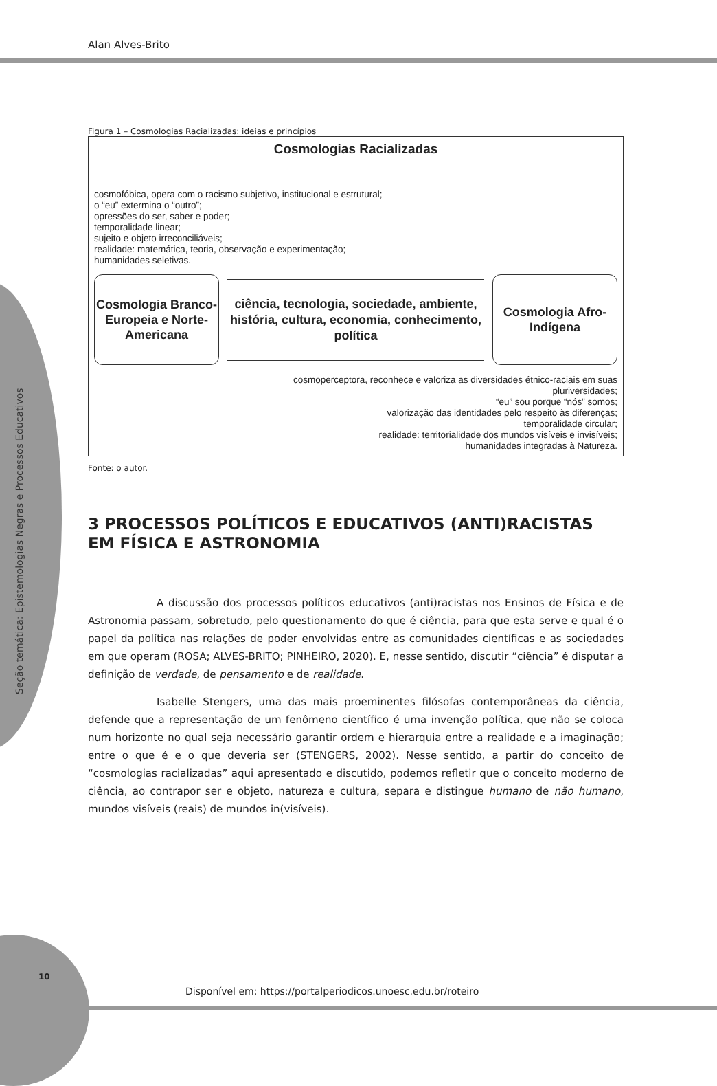Seção temática: Epistemologias Negras e Processos Educativos
Alan Alves-Brito
Figura 1 – Cosmologias Racializadas: ideias e princípios
Cosmologias Racializadas
cosmofóbica, opera com o racismo subjetivo, institucional e estrutural;
o “eu” extermina o “outro”;
opressões do ser, saber e poder;
temporalidade linear;
sujeito e objeto irreconciliáveis;
realidade: matemática, teoria, observação e experimentação;
humanidades seletivas.
Cosmologia Branco-Europeia e Norte-Americana
ciência, tecnologia, sociedade, ambiente, história, cultura, economia, conhecimento, política
Cosmologia Afro-Indígena
cosmoperceptora, reconhece e valoriza as diversidades étnico-raciais em suas
pluriversidades;
“eu” sou porque “nós” somos;
valorização das identidades pelo respeito às diferenças;
temporalidade circular;
realidade: territorialidade dos mundos visíveis e invisíveis;
humanidades integradas à Natureza.
Fonte: o autor.
3 PROCESSOS POLÍTICOS E EDUCATIVOS (ANTI)RACISTAS EM FÍSICA E ASTRONOMIA
A discussão dos processos políticos educativos (anti)racistas nos Ensinos de Física e de Astronomia passam, sobretudo, pelo questionamento do que é ciência, para que esta serve e qual é o papel da política nas relações de poder envolvidas entre as comunidades científicas e as sociedades em que operam (ROSA; ALVES-BRITO; PINHEIRO, 2020). E, nesse sentido, discutir “ciência” é disputar a definição de verdade, de pensamento e de realidade.
Isabelle Stengers, uma das mais proeminentes filósofas contemporâneas da ciência, defende que a representação de um fenômeno científico é uma invenção política, que não se coloca num horizonte no qual seja necessário garantir ordem e hierarquia entre a realidade e a imaginação; entre o que é e o que deveria ser (STENGERS, 2002). Nesse sentido, a partir do conceito de “cosmologias racializadas” aqui apresentado e discutido, podemos refletir que o conceito moderno de ciência, ao contrapor ser e objeto, natureza e cultura, separa e distingue humano de não humano, mundos visíveis (reais) de mundos in(visíveis).
10
Disponível em: https://portalperiodicos.unoesc.edu.br/roteiro